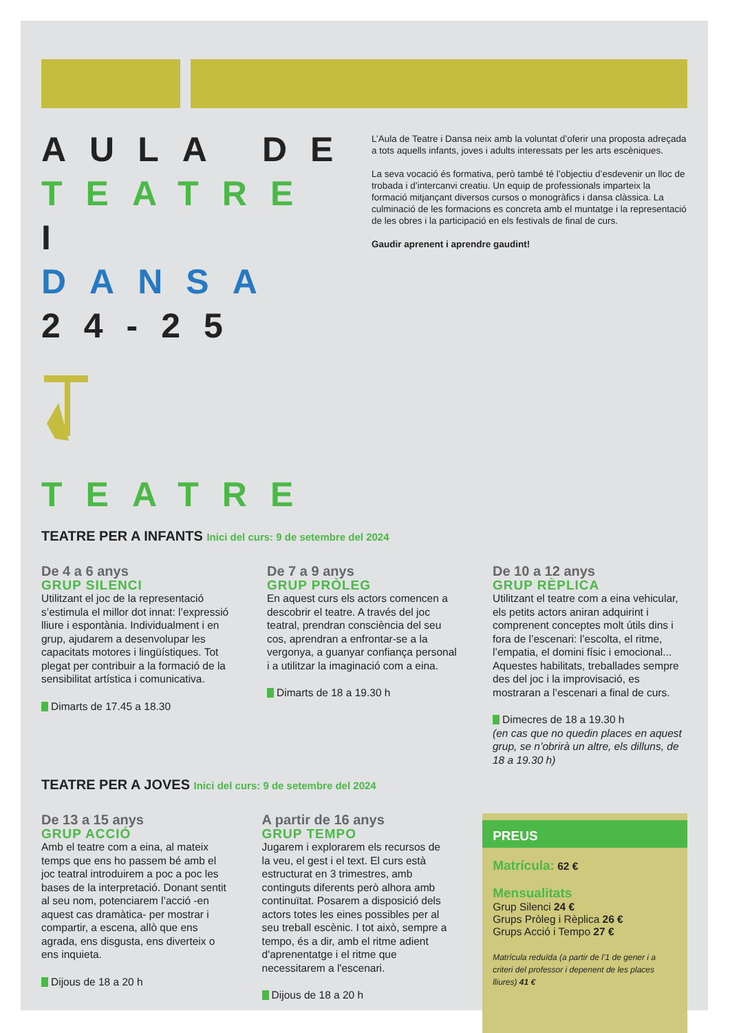AULA DE
TEATRE I
DANSA
24-25
L’Aula de Teatre i Dansa neix amb la voluntat d’oferir una proposta adreçada a tots aquells infants, joves i adults interessats per les arts escèniques.
La seva vocació és formativa, però també té l’objectiu d’esdevenir un lloc de trobada i d’intercanvi creatiu. Un equip de professionals imparteix la formació mitjançant diversos cursos o monogràfics i dansa clàssica. La culminació de les formacions es concreta amb el muntatge i la representació de les obres i la participació en els festivals de final de curs.
Gaudir aprenent i aprendre gaudint!
TEATRE
TEATRE PER A INFANTS Inici del curs: 9 de setembre del 2024
De 4 a 6 anys
GRUP SILENCI
Utilitzant el joc de la representació s’estimula el millor dot innat: l’expressió lliure i espontània. Individualment i en grup, ajudarem a desenvolupar les capacitats motores i lingüístiques. Tot plegat per contribuir a la formació de la sensibilitat artística i comunicativa.
Dimarts de 17.45 a 18.30
De 7 a 9 anys
GRUP PRÒLEG
En aquest curs els actors comencen a descobrir el teatre. A través del joc teatral, prendran consciència del seu cos, aprendran a enfrontar-se a la vergonya, a guanyar confiança personal i a utilitzar la imaginació com a eina.
Dimarts de 18 a 19.30 h
De 10 a 12 anys
GRUP RÈPLICA
Utilitzant el teatre com a eina vehicular, els petits actors aniran adquirint i comprenent conceptes molt útils dins i fora de l’escenari: l’escolta, el ritme, l’empatia, el domini físic i emocional... Aquestes habilitats, treballades sempre des del joc i la improvisació, es mostraran a l’escenari a final de curs.
Dimecres de 18 a 19.30 h
(en cas que no quedin places en aquest grup, se n’obrirà un altre, els dilluns, de 18 a 19.30 h)
TEATRE PER A JOVES Inici del curs: 9 de setembre del 2024
De 13 a 15 anys
GRUP ACCIÓ
Amb el teatre com a eina, al mateix temps que ens ho passem bé amb el joc teatral introduirem a poc a poc les bases de la interpretació. Donant sentit al seu nom, potenciarem l’acció -en aquest cas dramàtica- per mostrar i compartir, a escena, allò que ens agrada, ens disgusta, ens diverteix o ens inquieta.
Dijous de 18 a 20 h
A partir de 16 anys
GRUP TEMPO
Jugarem i explorarem els recursos de la veu, el gest i el text. El curs està estructurat en 3 trimestres, amb continguts diferents però alhora amb continuïtat. Posarem a disposició dels actors totes les eines possibles per al seu treball escènic. I tot això, sempre a tempo, és a dir, amb el ritme adient d'aprenentatge i el ritme que necessitarem a l'escenari.
Dijous de 18 a 20 h
PREUS
Matrícula: 62 €
Mensualitats
Grup Silenci 24 €
Grups Pròleg i Rèplica 26 €
Grups Acció i Tempo 27 €
Matrícula reduïda (a partir de l’1 de gener i a criteri del professor i depenent de les places lliures) 41 €